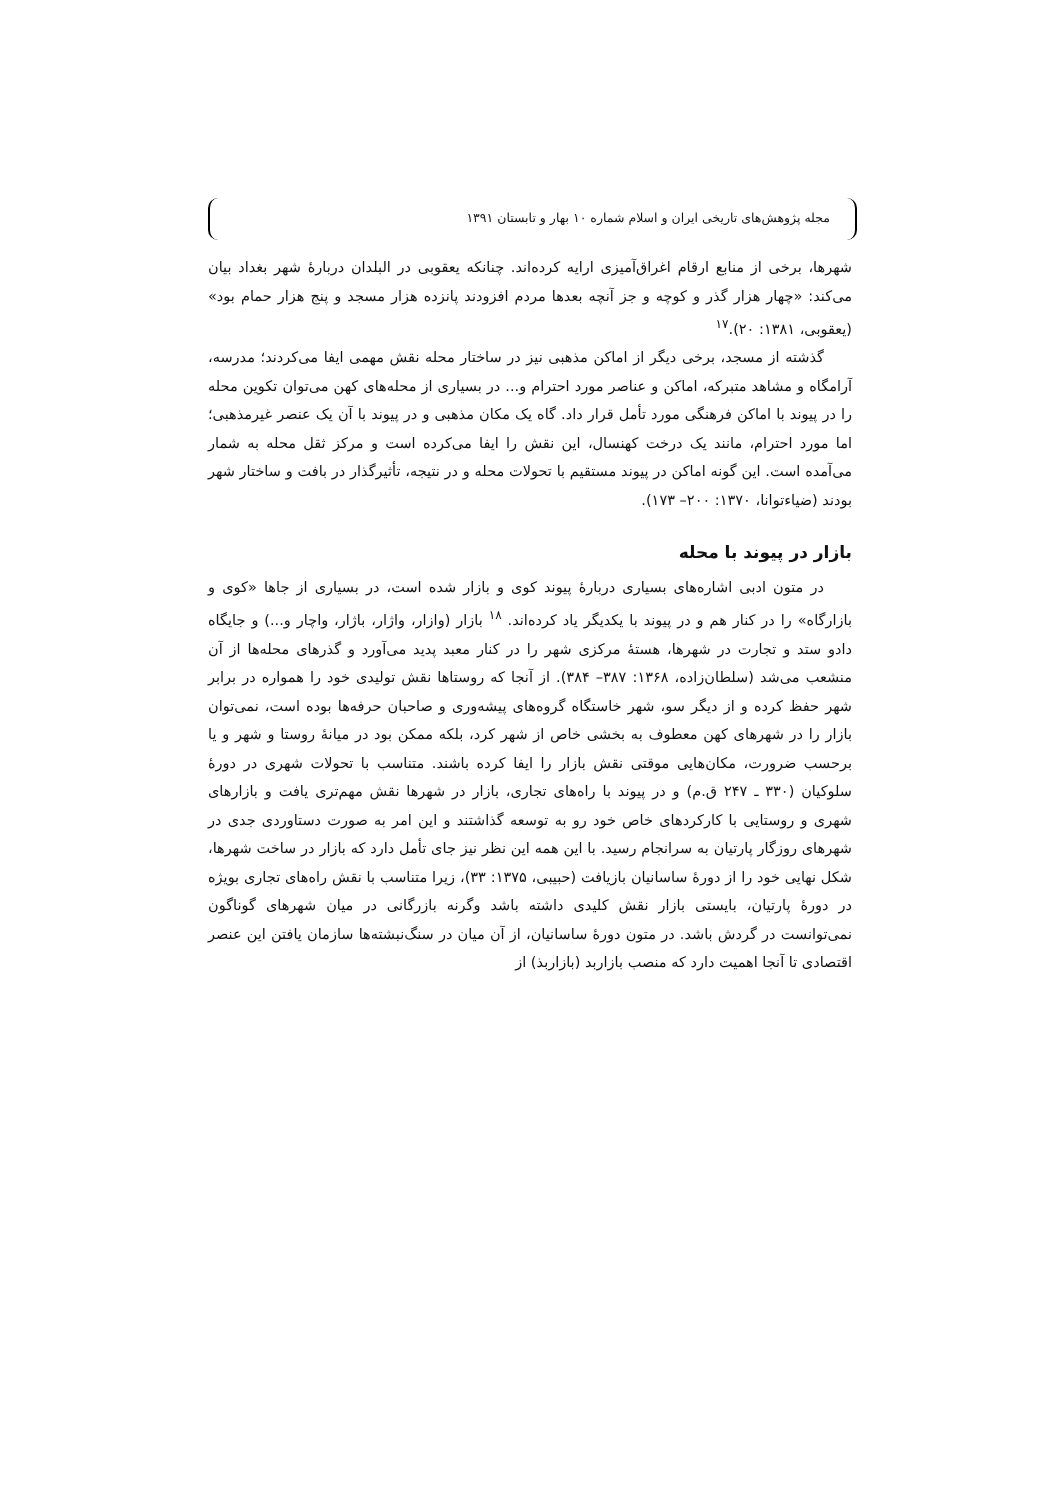مجله پژوهش‌های تاریخی ایران و اسلام شماره ۱۰ بهار و تابستان ۱۳۹۱
شهرها، برخی از منابع ارقام اغراق‌آمیزی ارایه کرده‌اند. چنانکه یعقوبی در البلدان دربارهٔ شهر بغداد بیان می‌کند: «چهار هزار گذر و کوچه و جز آنچه بعدها مردم افزودند پانزده هزار مسجد و پنج هزار حمام بود» (یعقوبی، ۱۳۸۱: ۲۰).<sup>۱۷</sup>
گذشته از مسجد، برخی دیگر از اماکن مذهبی نیز در ساختار محله نقش مهمی ایفا می‌کردند؛ مدرسه، آرامگاه و مشاهد متبرکه، اماکن و عناصر مورد احترام و... در بسیاری از محله‌های کهن می‌توان تکوین محله را در پیوند با اماکن فرهنگی مورد تأمل قرار داد. گاه یک مکان مذهبی و در پیوند با آن یک عنصر غیرمذهبی؛ اما مورد احترام، مانند یک درخت کهنسال، این نقش را ایفا می‌کرده است و مرکز ثقل محله به شمار می‌آمده است. این گونه اماکن در پیوند مستقیم با تحولات محله و در نتیجه، تأثیرگذار در بافت و ساختار شهر بودند (ضیاءتوانا، ۱۳۷۰: ۲۰۰– ۱۷۳).
بازار در پیوند با محله
در متون ادبی اشاره‌های بسیاری دربارهٔ پیوند کوی و بازار شده است، در بسیاری از جاها «کوی و بازارگاه» را در کنار هم و در پیوند با یکدیگر یاد کرده‌اند. <sup>۱۸</sup> بازار (وازار، واژار، باژار، واچار و...) و جایگاه دادو ستد و تجارت در شهرها، هستهٔ مرکزی شهر را در کنار معبد پدید می‌آورد و گذرهای محله‌ها از آن منشعب می‌شد (سلطان‌زاده، ۱۳۶۸: ۳۸۷– ۳۸۴). از آنجا که روستاها نقش تولیدی خود را همواره در برابر شهر حفظ کرده و از دیگر سو، شهر خاستگاه گروه‌های پیشه‌وری و صاحبان حرفه‌ها بوده است، نمی‌توان بازار را در شهرهای کهن معطوف به بخشی خاص از شهر کرد، بلکه ممکن بود در میانهٔ روستا و شهر و یا برحسب ضرورت، مکان‌هایی موقتی نقش بازار را ایفا کرده باشند. متناسب با تحولات شهری در دورهٔ سلوکیان (۳۳۰ ـ ۲۴۷ ق.م) و در پیوند با راه‌های تجاری، بازار در شهرها نقش مهم‌تری یافت و بازارهای شهری و روستایی با کارکردهای خاص خود رو به توسعه گذاشتند و این امر به صورت دستاوردی جدی در شهرهای روزگار پارتیان به سرانجام رسید. با این همه این نظر نیز جای تأمل دارد که بازار در ساخت شهرها، شکل نهایی خود را از دورهٔ ساسانیان بازیافت (حبیبی، ۱۳۷۵: ۳۳)، زیرا متناسب با نقش راه‌های تجاری بویژه در دورهٔ پارتیان، بایستی بازار نقش کلیدی داشته باشد وگرنه بازرگانی در میان شهرهای گوناگون نمی‌توانست در گردش باشد. در متون دورهٔ ساسانیان، از آن میان در سنگ‌نبشته‌ها سازمان یافتن این عنصر اقتصادی تا آنجا اهمیت دارد که منصب بازاربد (بازاربذ) از